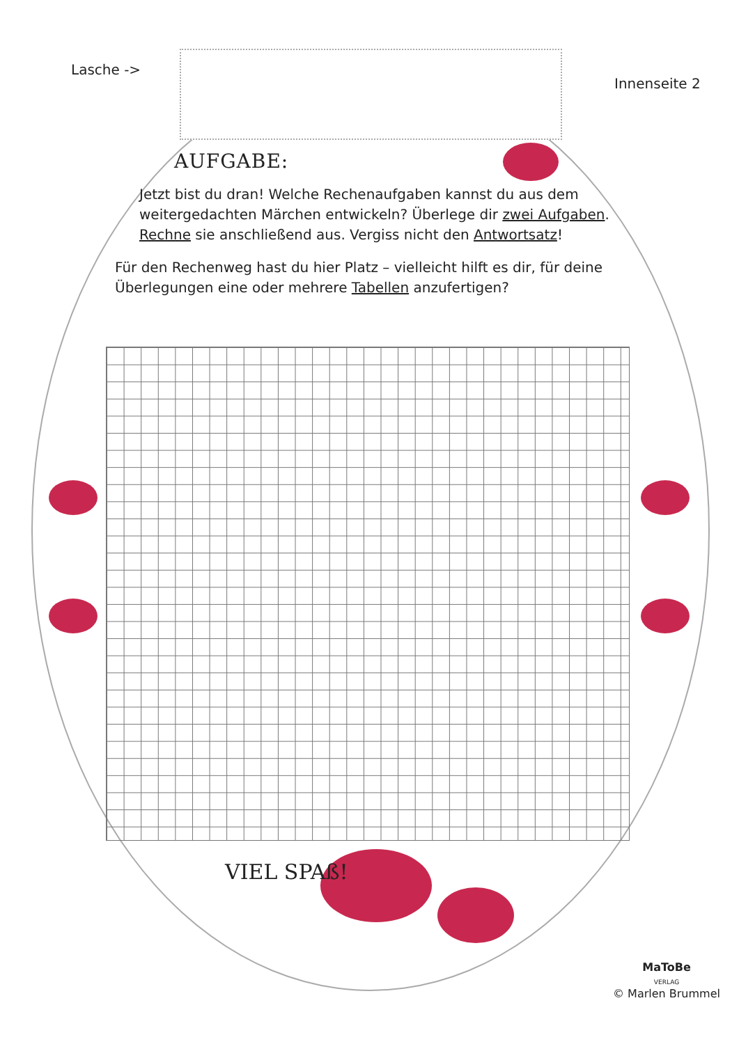Lasche ->
Innenseite 2
AUFGABE:
Jetzt bist du dran! Welche Rechenaufgaben kannst du aus dem weitergedachten Märchen entwickeln? Überlege dir zwei Aufgaben. Rechne sie anschließend aus. Vergiss nicht den Antwortsatz!
Für den Rechenweg hast du hier Platz – vielleicht hilft es dir, für deine Überlegungen eine oder mehrere Tabellen anzufertigen?
VIEL SPAß!
MaToBe
VERLAG
© Marlen Brummel